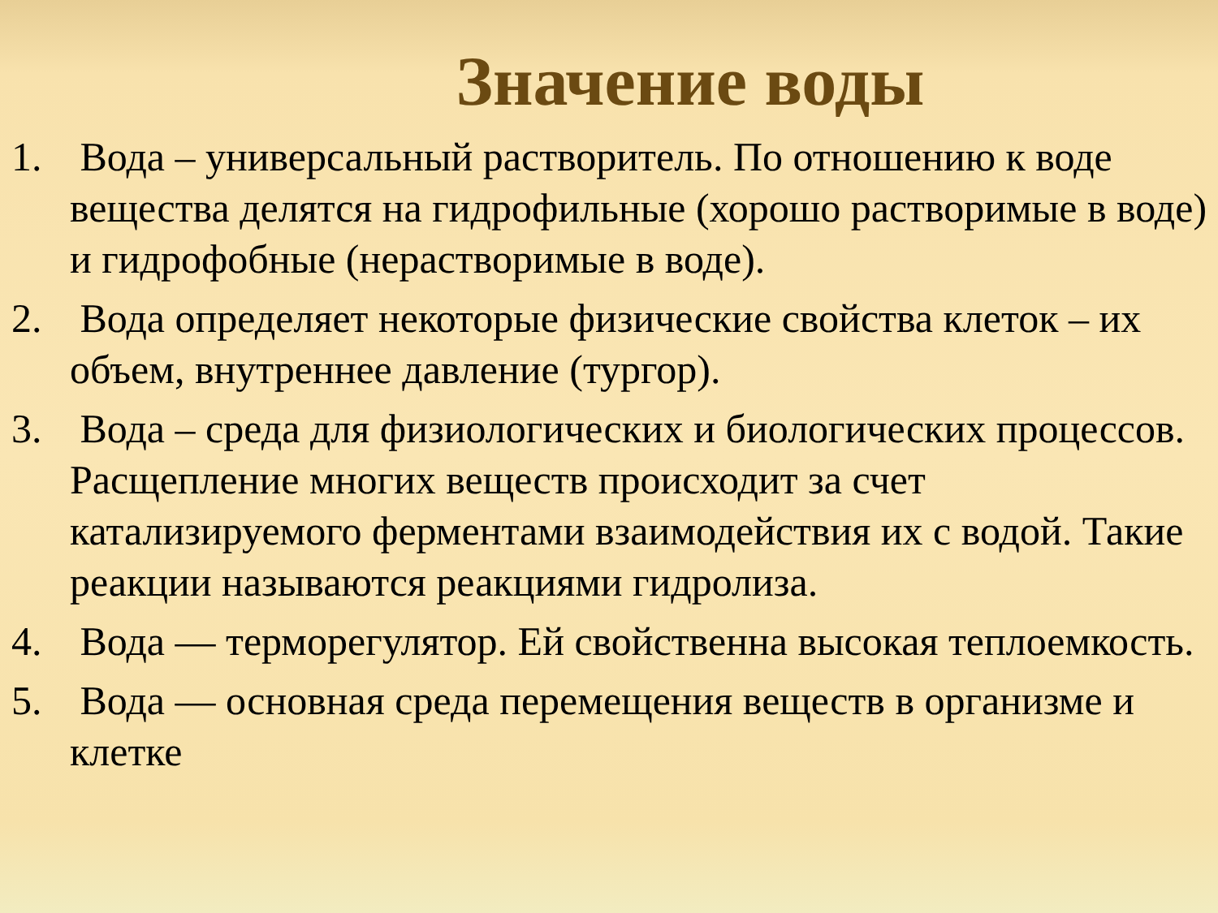Значение воды
1. Вода – универсальный растворитель. По отношению к воде вещества делятся на гидрофильные (хорошо растворимые в воде) и гидрофобные (нерастворимые в воде).
2. Вода определяет некоторые физические свойства клеток – их объем, внутреннее давление (тургор).
3. Вода – среда для физиологических и биологических процессов. Расщепление многих веществ происходит за счет катализируемого ферментами взаимодействия их с водой. Такие реакции называются реакциями гидролиза.
4. Вода — терморегулятор. Ей свойственна высокая теплоемкость.
5. Вода — основная среда перемещения веществ в организме и клетке